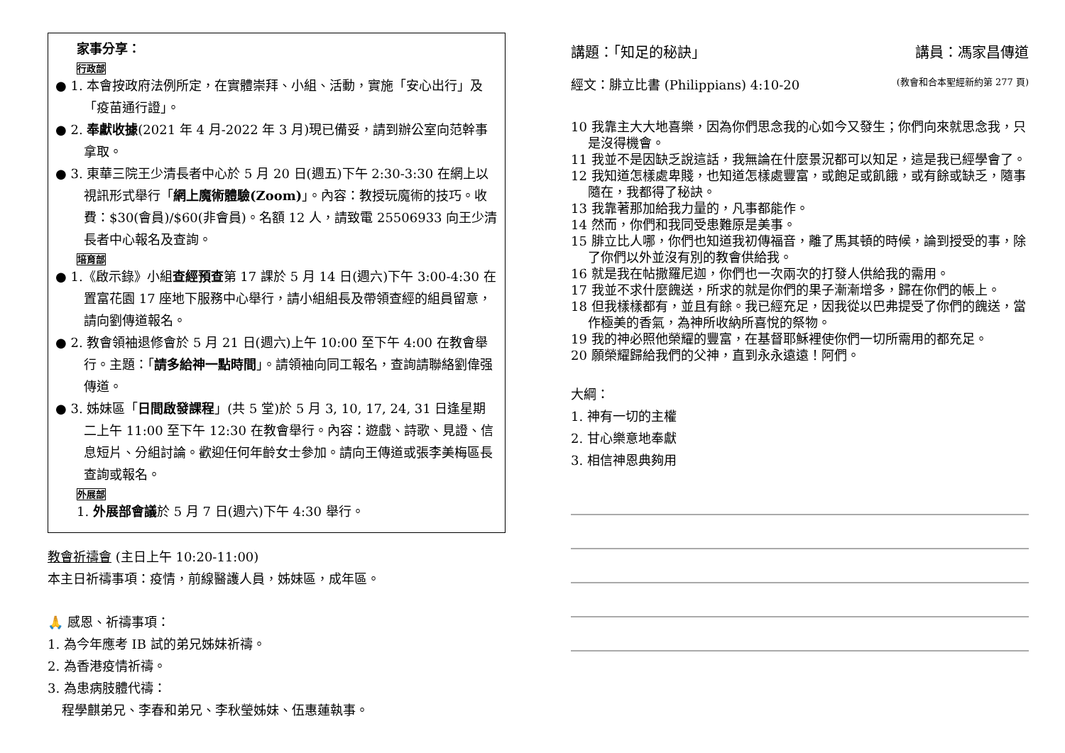家事分享：
行政部
● 1. 本會按政府法例所定，在實體崇拜、小組、活動，實施「安心出行」及「疫苗通行證」。
● 2. 奉獻收據(2021 年 4 月-2022 年 3 月)現已備妥，請到辦公室向范幹事拿取。
● 3. 東華三院王少清長者中心於 5 月 20 日(週五)下午 2:30-3:30 在網上以視訊形式舉行「網上魔術體驗(Zoom)」。內容：教授玩魔術的技巧。收費：$30(會員)/$60(非會員)。名額 12 人，請致電 25506933 向王少清長者中心報名及查詢。
培育部
● 1.《啟示錄》小組查經預查第 17 課於 5 月 14 日(週六)下午 3:00-4:30 在置富花園 17 座地下服務中心舉行，請小組組長及帶領查經的組員留意，請向劉傳道報名。
● 2. 教會領袖退修會於 5 月 21 日(週六)上午 10:00 至下午 4:00 在教會舉行。主題：「請多給神一點時間」。請領袖向同工報名，查詢請聯絡劉偉强傳道。
● 3. 姊妹區「日間啟發課程」(共 5 堂)於 5 月 3, 10, 17, 24, 31 日逢星期二上午 11:00 至下午 12:30 在教會舉行。內容：遊戲、詩歌、見證、信息短片、分組討論。歡迎任何年齡女士參加。請向王傳道或張李美梅區長查詢或報名。
外展部
1. 外展部會議於 5 月 7 日(週六)下午 4:30 舉行。
教會祈禱會 (主日上午 10:20-11:00)
本主日祈禱事項：疫情，前線醫護人員，姊妹區，成年區。
🙏 感恩、祈禱事項：
1. 為今年應考 IB 試的弟兄姊妹祈禱。
2. 為香港疫情祈禱。
3. 為患病肢體代禱：
程學麒弟兄、李春和弟兄、李秋瑩姊妹、伍惠蓮執事。
講題：「知足的秘訣」 講員：馮家昌傳道
經文：腓立比書 (Philippians) 4:10-20 (教會和合本聖經新約第 277 頁)
10 我靠主大大地喜樂，因為你們思念我的心如今又發生；你們向來就思念我，只是沒得機會。
11 我並不是因缺乏說這話，我無論在什麼景況都可以知足，這是我已經學會了。
12 我知道怎樣處卑賤，也知道怎樣處豐富，或飽足或飢餓，或有餘或缺乏，隨事隨在，我都得了秘訣。
13 我靠著那加給我力量的，凡事都能作。
14 然而，你們和我同受患難原是美事。
15 腓立比人哪，你們也知道我初傳福音，離了馬其頓的時候，論到授受的事，除了你們以外並沒有別的教會供給我。
16 就是我在帖撒羅尼迦，你們也一次兩次的打發人供給我的需用。
17 我並不求什麼餽送，所求的就是你們的果子漸漸增多，歸在你們的帳上。
18 但我樣樣都有，並且有餘。我已經充足，因我從以巴弗提受了你們的餽送，當作極美的香氣，為神所收納所喜悅的祭物。
19 我的神必照他榮耀的豐富，在基督耶穌裡使你們一切所需用的都充足。
20 願榮耀歸給我們的父神，直到永永遠遠！阿們。
大綱：
1. 神有一切的主權
2. 甘心樂意地奉獻
3. 相信神恩典夠用